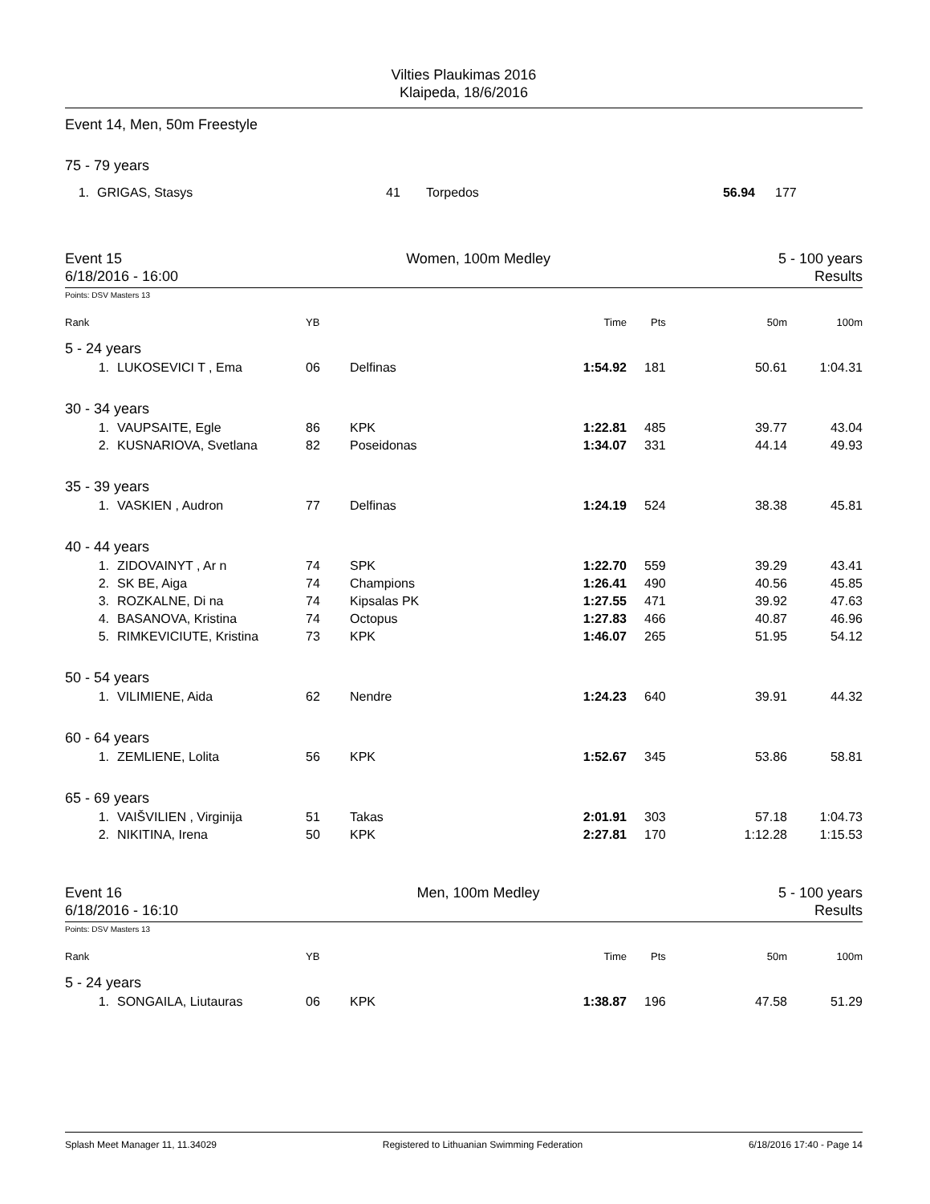Vilties Plaukimas 2016
Klaipeda, 18/6/2016
Event 14, Men, 50m Freestyle
75 - 79 years
| 1. | GRIGAS, Stasys | 41 | Torpedos | 56.94 | 177 |
Event 15
6/18/2016 - 16:00
Women, 100m Medley 5 - 100 years
Results
Points: DSV Masters 13
| Rank | | YB | | Time | Pts | 50m | 100m |
| 5 - 24 years | | | | | | | |
| 1. | LUKOSEVICI T , Ema | 06 | Delfinas | 1:54.92 | 181 | 50.61 | 1:04.31 |
| 30 - 34 years | | | | | | | |
| 1. | VAUPSAITE, Egle | 86 | KPK | 1:22.81 | 485 | 39.77 | 43.04 |
| 2. | KUSNARIOVA, Svetlana | 82 | Poseidonas | 1:34.07 | 331 | 44.14 | 49.93 |
| 35 - 39 years | | | | | | | |
| 1. | VASKIEN , Audron | 77 | Delfinas | 1:24.19 | 524 | 38.38 | 45.81 |
| 40 - 44 years | | | | | | | |
| 1. | ZIDOVAINYT , Ar n | 74 | SPK | 1:22.70 | 559 | 39.29 | 43.41 |
| 2. | SK BE, Aiga | 74 | Champions | 1:26.41 | 490 | 40.56 | 45.85 |
| 3. | ROZKALNE, Di na | 74 | Kipsalas PK | 1:27.55 | 471 | 39.92 | 47.63 |
| 4. | BASANOVA, Kristina | 74 | Octopus | 1:27.83 | 466 | 40.87 | 46.96 |
| 5. | RIMKEVICIUTE, Kristina | 73 | KPK | 1:46.07 | 265 | 51.95 | 54.12 |
| 50 - 54 years | | | | | | | |
| 1. | VILIMIENE, Aida | 62 | Nendre | 1:24.23 | 640 | 39.91 | 44.32 |
| 60 - 64 years | | | | | | | |
| 1. | ZEMLIENE, Lolita | 56 | KPK | 1:52.67 | 345 | 53.86 | 58.81 |
| 65 - 69 years | | | | | | | |
| 1. | VAIŠVILIEN , Virginija | 51 | Takas | 2:01.91 | 303 | 57.18 | 1:04.73 |
| 2. | NIKITINA, Irena | 50 | KPK | 2:27.81 | 170 | 1:12.28 | 1:15.53 |
Event 16
6/18/2016 - 16:10
Men, 100m Medley 5 - 100 years
Results
Points: DSV Masters 13
| Rank | | YB | | Time | Pts | 50m | 100m |
| 5 - 24 years | | | | | | | |
| 1. | SONGAILA, Liutauras | 06 | KPK | 1:38.87 | 196 | 47.58 | 51.29 |
Splash Meet Manager 11, 11.34029 Registered to Lithuanian Swimming Federation 6/18/2016 17:40 - Page 14